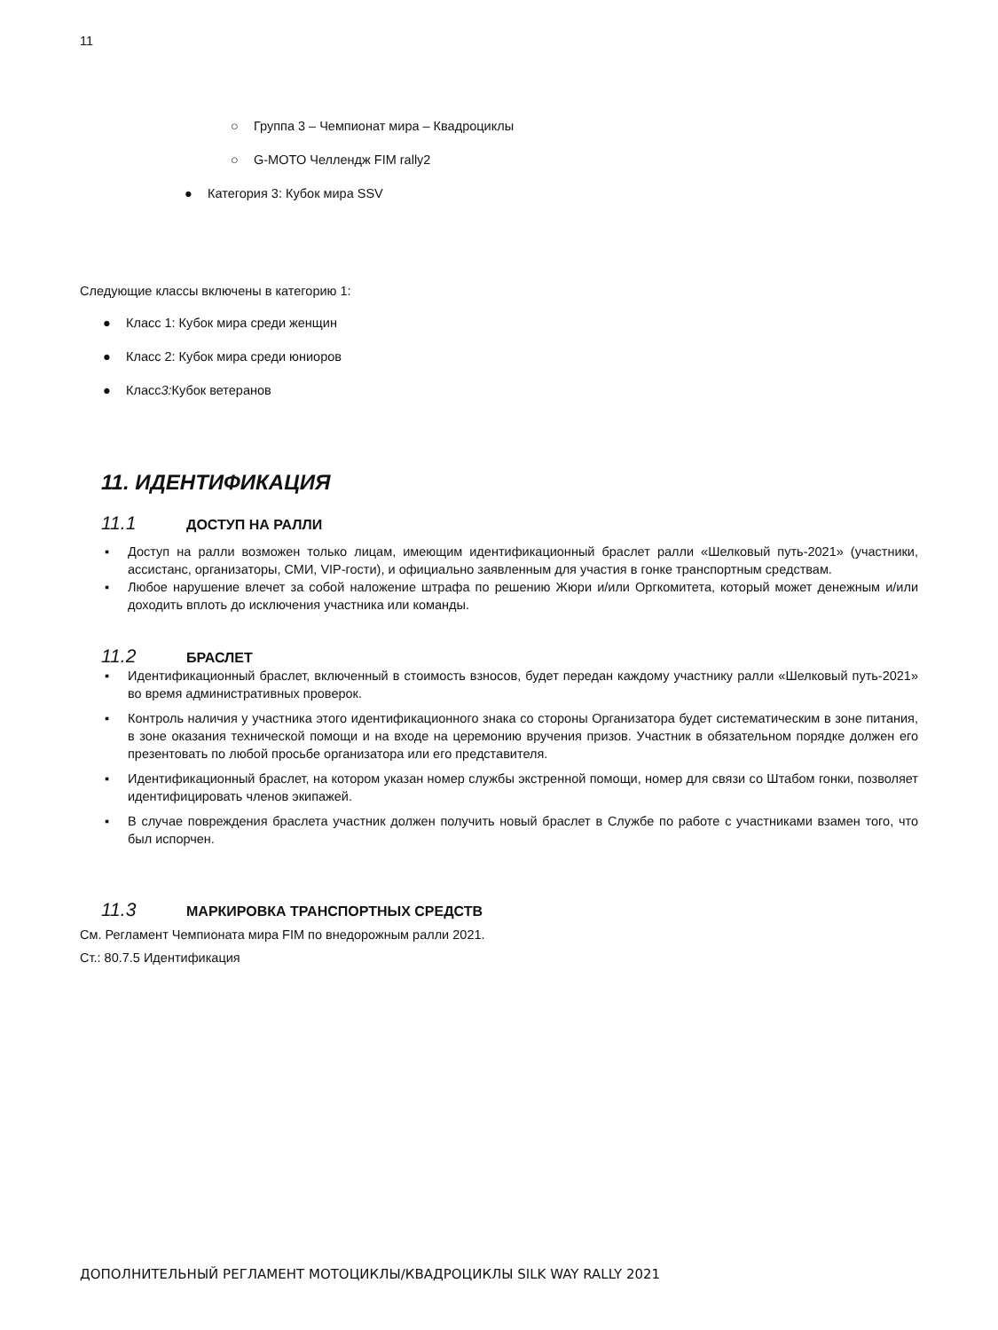11
○ Группа 3 – Чемпионат мира – Квадроциклы
○ G-MOTO Челлендж FIM rally2
● Категория 3: Кубок мира SSV
Следующие классы включены в категорию 1:
● Класс 1: Кубок мира среди женщин
● Класс 2: Кубок мира среди юниоров
● Класс 3: Кубок ветеранов
11. ИДЕНТИФИКАЦИЯ
11.1 ДОСТУП НА РАЛЛИ
▪ Доступ на ралли возможен только лицам, имеющим идентификационный браслет ралли «Шелковый путь-2021» (участники, ассистанс, организаторы, СМИ, VIP-гости), и официально заявленным для участия в гонке транспортным средствам.
▪ Любое нарушение влечет за собой наложение штрафа по решению Жюри и/или Оргкомитета, который может денежным и/или доходить вплоть до исключения участника или команды.
11.2 БРАСЛЕТ
▪ Идентификационный браслет, включенный в стоимость взносов, будет передан каждому участнику ралли «Шелковый путь-2021» во время административных проверок.
▪ Контроль наличия у участника этого идентификационного знака со стороны Организатора будет систематическим в зоне питания, в зоне оказания технической помощи и на входе на церемонию вручения призов. Участник в обязательном порядке должен его презентовать по любой просьбе организатора или его представителя.
▪ Идентификационный браслет, на котором указан номер службы экстренной помощи, номер для связи со Штабом гонки, позволяет идентифицировать членов экипажей.
▪ В случае повреждения браслета участник должен получить новый браслет в Службе по работе с участниками взамен того, что был испорчен.
11.3 МАРКИРОВКА ТРАНСПОРТНЫХ СРЕДСТВ
См. Регламент Чемпионата мира FIM по внедорожным ралли 2021.
Ст.: 80.7.5 Идентификация
ДОПОЛНИТЕЛЬНЫЙ РЕГЛАМЕНТ МОТОЦИКЛЫ/КВАДРОЦИКЛЫ SILK WAY RALLY 2021